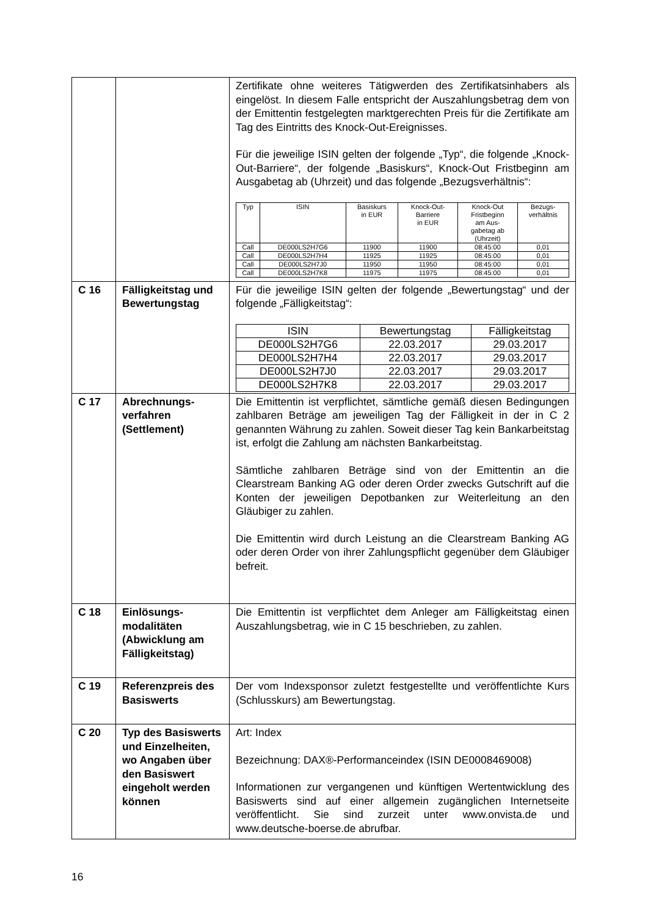| | | Zertifikate ohne weiteres Tätigwerden des Zertifikatsinhabers als eingelöst. In diesem Falle entspricht der Auszahlungsbetrag dem von der Emittentin festgelegten marktgerechten Preis für die Zertifikate am Tag des Eintritts des Knock-Out-Ereignisses. Für die jeweilige ISIN gelten der folgende „Typ“, die folgende „Knock-Out-Barriere“, der folgende „Basiskurs“, Knock-Out Fristbeginn am Ausgabetag ab (Uhrzeit) und das folgende „Bezugsverhältnis“: / Typ / ISIN / Basiskurs in EUR / Knock-Out- Barriere in EUR / Knock-Out Fristbeginn am Aus- gabetag ab (Uhrzeit) / Bezugs- verhältnis / / Call / DE000LS2H7G6 / 11900 / 11900 / 08:45:00 / 0,01 / / Call / DE000LS2H7H4 / 11925 / 11925 / 08:45:00 / 0,01 / / Call / DE000LS2H7J0 / 11950 / 11950 / 08:45:00 / 0,01 / / Call / DE000LS2H7K8 / 11975 / 11975 / 08:45:00 / 0,01 / |
| C 16 | Fälligkeitstag und Bewertungstag | Für die jeweilige ISIN gelten der folgende „Bewertungstag“ und der folgende „Fälligkeitstag“: / ISIN / Bewertungstag / Fälligkeitstag / / DE000LS2H7G6 / 22.03.2017 / 29.03.2017 / / DE000LS2H7H4 / 22.03.2017 / 29.03.2017 / / DE000LS2H7J0 / 22.03.2017 / 29.03.2017 / / DE000LS2H7K8 / 22.03.2017 / 29.03.2017 / |
| C 17 | Abrechnungs- verfahren (Settlement) | Die Emittentin ist verpflichtet, sämtliche gemäß diesen Bedingungen zahlbaren Beträge am jeweiligen Tag der Fälligkeit in der in C 2 genannten Währung zu zahlen. Soweit dieser Tag kein Bankarbeitstag ist, erfolgt die Zahlung am nächsten Bankarbeitstag. Sämtliche zahlbaren Beträge sind von der Emittentin an die Clearstream Banking AG oder deren Order zwecks Gutschrift auf die Konten der jeweiligen Depotbanken zur Weiterleitung an den Gläubiger zu zahlen. Die Emittentin wird durch Leistung an die Clearstream Banking AG oder deren Order von ihrer Zahlungspflicht gegenüber dem Gläubiger befreit. |
| C 18 | Einlösungs- modalitäten (Abwicklung am Fälligkeitstag) | Die Emittentin ist verpflichtet dem Anleger am Fälligkeitstag einen Auszahlungsbetrag, wie in C 15 beschrieben, zu zahlen. |
| C 19 | Referenzpreis des Basiswerts | Der vom Indexsponsor zuletzt festgestellte und veröffentlichte Kurs (Schlusskurs) am Bewertungstag. |
| C 20 | Typ des Basiswerts und Einzelheiten, wo Angaben über den Basiswert eingeholt werden können | Art: Index Bezeichnung: DAX®-Performanceindex (ISIN DE0008469008) Informationen zur vergangenen und künftigen Wertentwicklung des Basiswerts sind auf einer allgemein zugänglichen Internetseite veröffentlicht. Sie sind zurzeit unter www.onvista.de und www.deutsche-boerse.de abrufbar. |
16